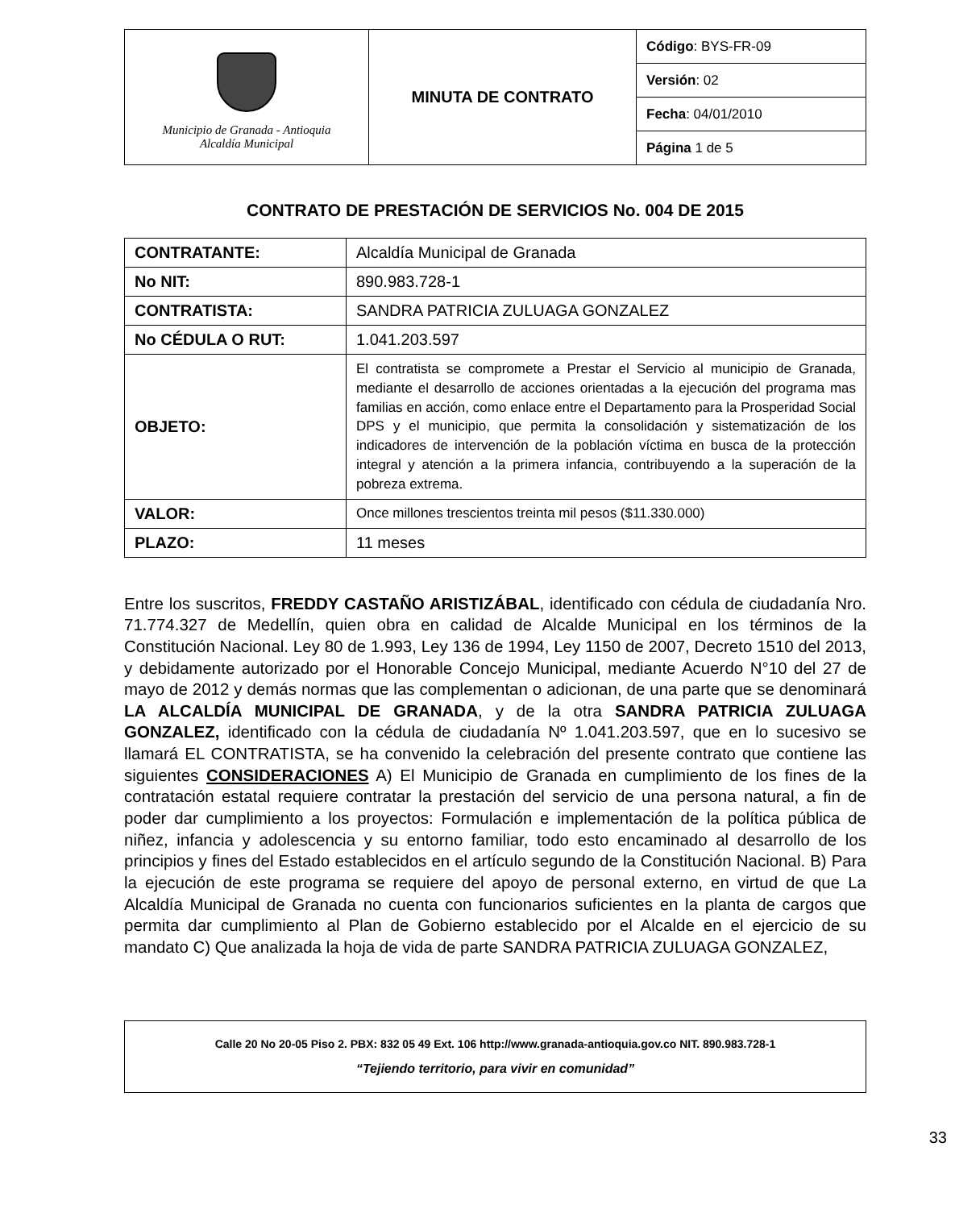| Municipio de Granada - Antioquia Alcaldía Municipal | MINUTA DE CONTRATO | Código : BYS-FR-09 |
| | | Versión : 02 |
| | | Fecha : 04/01/2010 |
| | | Página 1 de 5 |
CONTRATO DE PRESTACIÓN DE SERVICIOS No. 004 DE 2015
| CONTRATANTE: | Alcaldía Municipal de Granada |
| No NIT: | 890.983.728-1 |
| CONTRATISTA: | SANDRA PATRICIA ZULUAGA GONZALEZ |
| No CÉDULA O RUT: | 1.041.203.597 |
| OBJETO: | El contratista se compromete a Prestar el Servicio al municipio de Granada, mediante el desarrollo de acciones orientadas a la ejecución del programa mas familias en acción, como enlace entre el Departamento para la Prosperidad Social DPS y el municipio, que permita la consolidación y sistematización de los indicadores de intervención de la población víctima en busca de la protección integral y atención a la primera infancia, contribuyendo a la superación de la pobreza extrema. |
| VALOR: | Once millones trescientos treinta mil pesos ($11.330.000) |
| PLAZO: | 11 meses |
Entre los suscritos, FREDDY CASTAÑO ARISTIZÁBAL, identificado con cédula de ciudadanía Nro. 71.774.327 de Medellín, quien obra en calidad de Alcalde Municipal en los términos de la Constitución Nacional. Ley 80 de 1.993, Ley 136 de 1994, Ley 1150 de 2007, Decreto 1510 del 2013, y debidamente autorizado por el Honorable Concejo Municipal, mediante Acuerdo N°10 del 27 de mayo de 2012 y demás normas que las complementan o adicionan, de una parte que se denominará LA ALCALDÍA MUNICIPAL DE GRANADA, y de la otra SANDRA PATRICIA ZULUAGA GONZALEZ, identificado con la cédula de ciudadanía Nº 1.041.203.597, que en lo sucesivo se llamará EL CONTRATISTA, se ha convenido la celebración del presente contrato que contiene las siguientes CONSIDERACIONES A) El Municipio de Granada en cumplimiento de los fines de la contratación estatal requiere contratar la prestación del servicio de una persona natural, a fin de poder dar cumplimiento a los proyectos: Formulación e implementación de la política pública de niñez, infancia y adolescencia y su entorno familiar, todo esto encaminado al desarrollo de los principios y fines del Estado establecidos en el artículo segundo de la Constitución Nacional. B) Para la ejecución de este programa se requiere del apoyo de personal externo, en virtud de que La Alcaldía Municipal de Granada no cuenta con funcionarios suficientes en la planta de cargos que permita dar cumplimiento al Plan de Gobierno establecido por el Alcalde en el ejercicio de su mandato C) Que analizada la hoja de vida de parte SANDRA PATRICIA ZULUAGA GONZALEZ,
Calle 20 No 20-05 Piso 2. PBX: 832 05 49 Ext. 106 http://www.granada-antioquia.gov.co NIT. 890.983.728-1
“Tejiendo territorio, para vivir en comunidad”
33